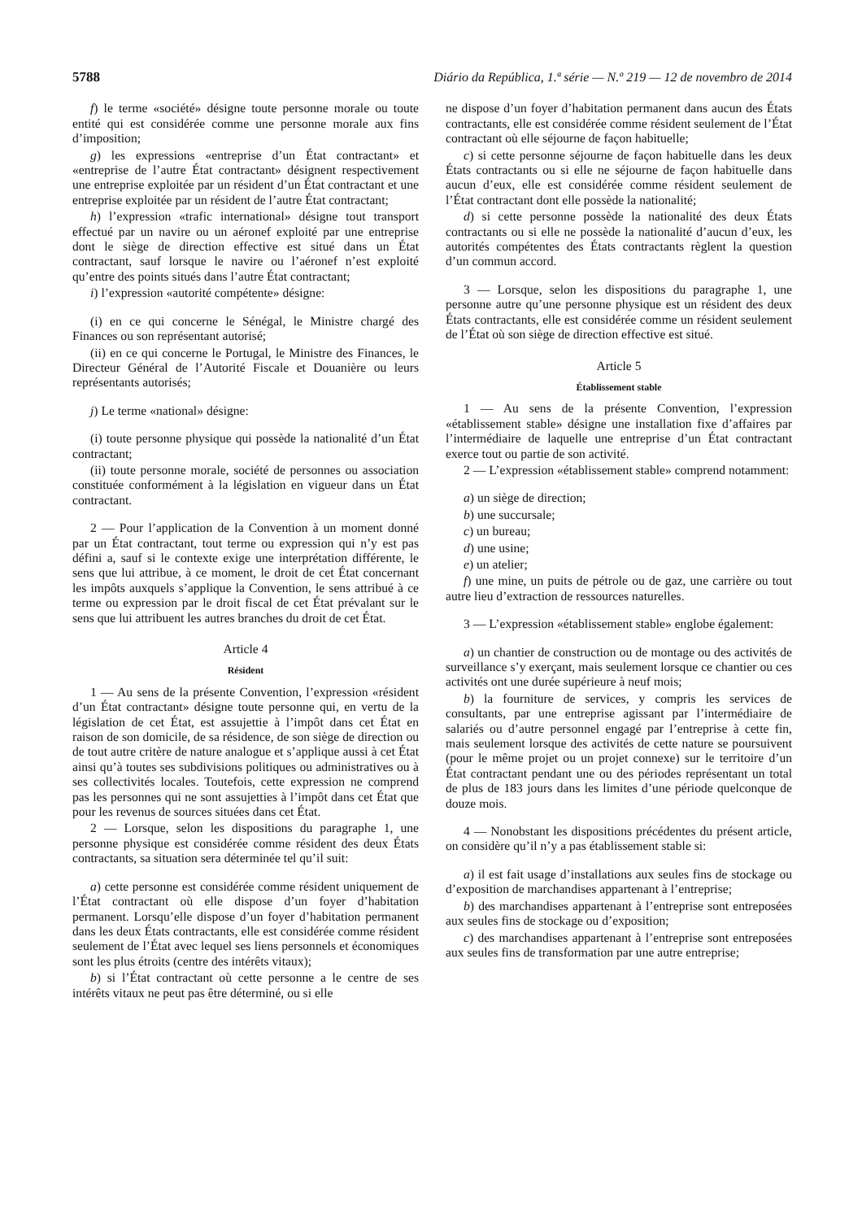5788 Diário da República, 1.ª série — N.º 219 — 12 de novembro de 2014
f) le terme «société» désigne toute personne morale ou toute entité qui est considérée comme une personne morale aux fins d’imposition;
g) les expressions «entreprise d’un État contractant» et «entreprise de l’autre État contractant» désignent respectivement une entreprise exploitée par un résident d’un État contractant et une entreprise exploitée par un résident de l’autre État contractant;
h) l’expression «trafic international» désigne tout transport effectué par un navire ou un aéronef exploité par une entreprise dont le siège de direction effective est situé dans un État contractant, sauf lorsque le navire ou l’aéronef n’est exploité qu’entre des points situés dans l’autre État contractant;
i) l’expression «autorité compétente» désigne:
(i) en ce qui concerne le Sénégal, le Ministre chargé des Finances ou son représentant autorisé;
(ii) en ce qui concerne le Portugal, le Ministre des Finances, le Directeur Général de l’Autorité Fiscale et Douanière ou leurs représentants autorisés;
j) Le terme «national» désigne:
(i) toute personne physique qui possède la nationalité d’un État contractant;
(ii) toute personne morale, société de personnes ou association constituée conformément à la législation en vigueur dans un État contractant.
2 — Pour l’application de la Convention à un moment donné par un État contractant, tout terme ou expression qui n’y est pas défini a, sauf si le contexte exige une interprétation différente, le sens que lui attribue, à ce moment, le droit de cet État concernant les impôts auxquels s’applique la Convention, le sens attribué à ce terme ou expression par le droit fiscal de cet État prévalant sur le sens que lui attribuent les autres branches du droit de cet État.
Article 4
Résident
1 — Au sens de la présente Convention, l’expression «résident d’un État contractant» désigne toute personne qui, en vertu de la législation de cet État, est assujettie à l’impôt dans cet État en raison de son domicile, de sa résidence, de son siège de direction ou de tout autre critère de nature analogue et s’applique aussi à cet État ainsi qu’à toutes ses subdivisions politiques ou administratives ou à ses collectivités locales. Toutefois, cette expression ne comprend pas les personnes qui ne sont assujetties à l’impôt dans cet État que pour les revenus de sources situées dans cet État.
2 — Lorsque, selon les dispositions du paragraphe 1, une personne physique est considérée comme résident des deux États contractants, sa situation sera déterminée tel qu’il suit:
a) cette personne est considérée comme résident uniquement de l’État contractant où elle dispose d’un foyer d’habitation permanent. Lorsqu’elle dispose d’un foyer d’habitation permanent dans les deux États contractants, elle est considérée comme résident seulement de l’État avec lequel ses liens personnels et économiques sont les plus étroits (centre des intérêts vitaux);
b) si l’État contractant où cette personne a le centre de ses intérêts vitaux ne peut pas être déterminé, ou si elle
ne dispose d’un foyer d’habitation permanent dans aucun des États contractants, elle est considérée comme résident seulement de l’État contractant où elle séjourne de façon habituelle;
c) si cette personne séjourne de façon habituelle dans les deux États contractants ou si elle ne séjourne de façon habituelle dans aucun d’eux, elle est considérée comme résident seulement de l’État contractant dont elle possède la nationalité;
d) si cette personne possède la nationalité des deux États contractants ou si elle ne possède la nationalité d’aucun d’eux, les autorités compétentes des États contractants règlent la question d’un commun accord.
3 — Lorsque, selon les dispositions du paragraphe 1, une personne autre qu’une personne physique est un résident des deux États contractants, elle est considérée comme un résident seulement de l’État où son siège de direction effective est situé.
Article 5
Établissement stable
1 — Au sens de la présente Convention, l’expression «établissement stable» désigne une installation fixe d’affaires par l’intermédiaire de laquelle une entreprise d’un État contractant exerce tout ou partie de son activité.
2 — L’expression «établissement stable» comprend notamment:
a) un siège de direction;
b) une succursale;
c) un bureau;
d) une usine;
e) un atelier;
f) une mine, un puits de pétrole ou de gaz, une carrière ou tout autre lieu d’extraction de ressources naturelles.
3 — L’expression «établissement stable» englobe également:
a) un chantier de construction ou de montage ou des activités de surveillance s’y exerçant, mais seulement lorsque ce chantier ou ces activités ont une durée supérieure à neuf mois;
b) la fourniture de services, y compris les services de consultants, par une entreprise agissant par l’intermédiaire de salariés ou d’autre personnel engagé par l’entreprise à cette fin, mais seulement lorsque des activités de cette nature se poursuivent (pour le même projet ou un projet connexe) sur le territoire d’un État contractant pendant une ou des périodes représentant un total de plus de 183 jours dans les limites d’une période quelconque de douze mois.
4 — Nonobstant les dispositions précédentes du présent article, on considère qu’il n’y a pas établissement stable si:
a) il est fait usage d’installations aux seules fins de stockage ou d’exposition de marchandises appartenant à l’entreprise;
b) des marchandises appartenant à l’entreprise sont entreposées aux seules fins de stockage ou d’exposition;
c) des marchandises appartenant à l’entreprise sont entreposées aux seules fins de transformation par une autre entreprise;